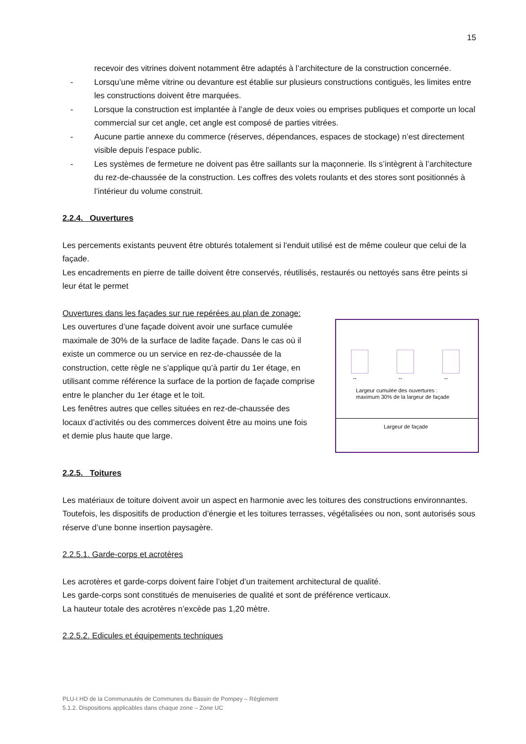15
recevoir des vitrines doivent notamment être adaptés à l’architecture de la construction concernée.
- Lorsqu’une même vitrine ou devanture est établie sur plusieurs constructions contiguës, les limites entre les constructions doivent être marquées.
- Lorsque la construction est implantée à l’angle de deux voies ou emprises publiques et comporte un local commercial sur cet angle, cet angle est composé de parties vitrées.
- Aucune partie annexe du commerce (réserves, dépendances, espaces de stockage) n’est directement visible depuis l’espace public.
- Les systèmes de fermeture ne doivent pas être saillants sur la maçonnerie. Ils s’intègrent à l’architecture du rez-de-chaussée de la construction. Les coffres des volets roulants et des stores sont positionnés à l’intérieur du volume construit.
2.2.4. Ouvertures
Les percements existants peuvent être obturés totalement si l‘enduit utilisé est de même couleur que celui de la façade.
Les encadrements en pierre de taille doivent être conservés, réutilisés, restaurés ou nettoyés sans être peints si leur état le permet
Ouvertures dans les façades sur rue repérées au plan de zonage:
Les ouvertures d’une façade doivent avoir une surface cumulée maximale de 30% de la surface de ladite façade. Dans le cas où il existe un commerce ou un service en rez-de-chaussée de la construction, cette règle ne s’applique qu’à partir du 1er étage, en utilisant comme référence la surface de la portion de façade comprise entre le plancher du 1er étage et le toit.
Les fenêtres autres que celles situées en rez-de-chaussée des locaux d’activités ou des commerces doivent être au moins une fois et demie plus haute que large.
↔ ↔ ↔
Largeur cumulée des ouvertures :
maximum 30% de la largeur de façade
Largeur de façade
2.2.5. Toitures
Les matériaux de toiture doivent avoir un aspect en harmonie avec les toitures des constructions environnantes.
Toutefois, les dispositifs de production d’énergie et les toitures terrasses, végétalisées ou non, sont autorisés sous réserve d’une bonne insertion paysagère.
2.2.5.1. Garde-corps et acrotères
Les acrotères et garde-corps doivent faire l’objet d’un traitement architectural de qualité.
Les garde-corps sont constitués de menuiseries de qualité et sont de préférence verticaux.
La hauteur totale des acrotères n’excède pas 1,20 mètre.
2.2.5.2. Edicules et équipements techniques
PLU-I HD de la Communautés de Communes du Bassin de Pompey – Règlement
5.1.2. Dispositions applicables dans chaque zone – Zone UC